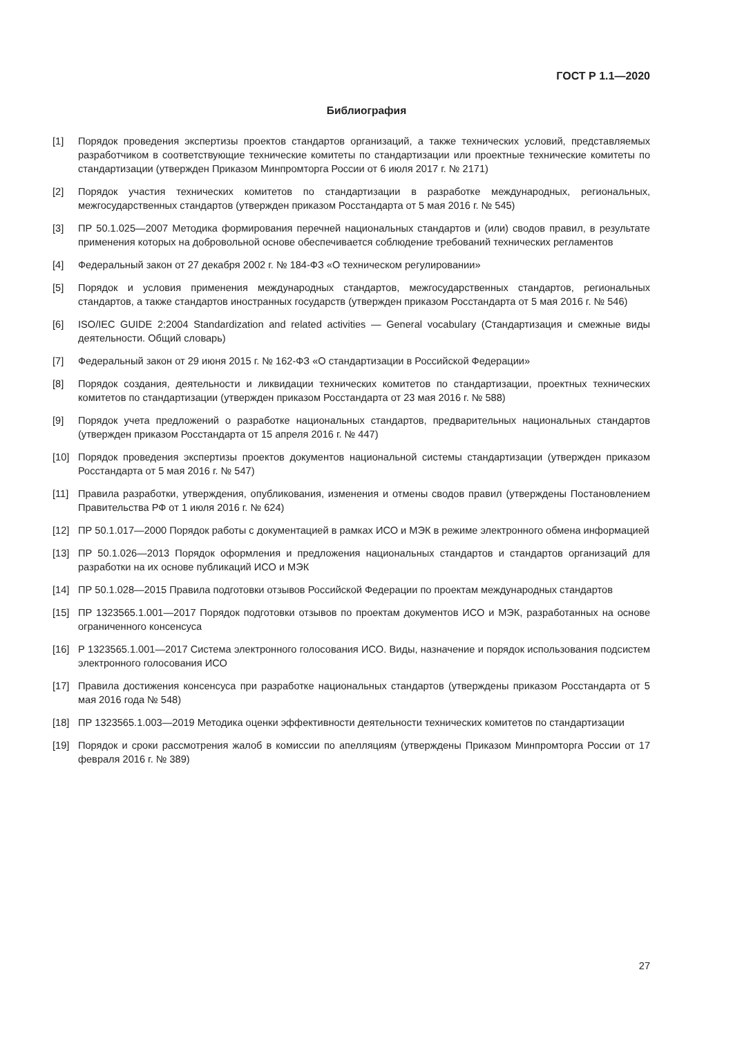ГОСТ Р 1.1—2020
Библиография
[1] Порядок проведения экспертизы проектов стандартов организаций, а также технических условий, представляемых разработчиком в соответствующие технические комитеты по стандартизации или проектные технические комитеты по стандартизации (утвержден Приказом Минпромторга России от 6 июля 2017 г. № 2171)
[2] Порядок участия технических комитетов по стандартизации в разработке международных, региональных, межгосударственных стандартов (утвержден приказом Росстандарта от 5 мая 2016 г. № 545)
[3] ПР 50.1.025—2007 Методика формирования перечней национальных стандартов и (или) сводов правил, в результате применения которых на добровольной основе обеспечивается соблюдение требований технических регламентов
[4] Федеральный закон от 27 декабря 2002 г. № 184-ФЗ «О техническом регулировании»
[5] Порядок и условия применения международных стандартов, межгосударственных стандартов, региональных стандартов, а также стандартов иностранных государств (утвержден приказом Росстандарта от 5 мая 2016 г. № 546)
[6] ISO/IEC GUIDE 2:2004 Standardization and related activities — General vocabulary (Стандартизация и смежные виды деятельности. Общий словарь)
[7] Федеральный закон от 29 июня 2015 г. № 162-ФЗ «О стандартизации в Российской Федерации»
[8] Порядок создания, деятельности и ликвидации технических комитетов по стандартизации, проектных технических комитетов по стандартизации (утвержден приказом Росстандарта от 23 мая 2016 г. № 588)
[9] Порядок учета предложений о разработке национальных стандартов, предварительных национальных стандартов (утвержден приказом Росстандарта от 15 апреля 2016 г. № 447)
[10] Порядок проведения экспертизы проектов документов национальной системы стандартизации (утвержден приказом Росстандарта от 5 мая 2016 г. № 547)
[11] Правила разработки, утверждения, опубликования, изменения и отмены сводов правил (утверждены Постановлением Правительства РФ от 1 июля 2016 г. № 624)
[12] ПР 50.1.017—2000 Порядок работы с документацией в рамках ИСО и МЭК в режиме электронного обмена информацией
[13] ПР 50.1.026—2013 Порядок оформления и предложения национальных стандартов и стандартов организаций для разработки на их основе публикаций ИСО и МЭК
[14] ПР 50.1.028—2015 Правила подготовки отзывов Российской Федерации по проектам международных стандартов
[15] ПР 1323565.1.001—2017 Порядок подготовки отзывов по проектам документов ИСО и МЭК, разработанных на основе ограниченного консенсуса
[16] Р 1323565.1.001—2017 Система электронного голосования ИСО. Виды, назначение и порядок использования подсистем электронного голосования ИСО
[17] Правила достижения консенсуса при разработке национальных стандартов (утверждены приказом Росстандарта от 5 мая 2016 года № 548)
[18] ПР 1323565.1.003—2019 Методика оценки эффективности деятельности технических комитетов по стандартизации
[19] Порядок и сроки рассмотрения жалоб в комиссии по апелляциям (утверждены Приказом Минпромторга России от 17 февраля 2016 г. № 389)
27